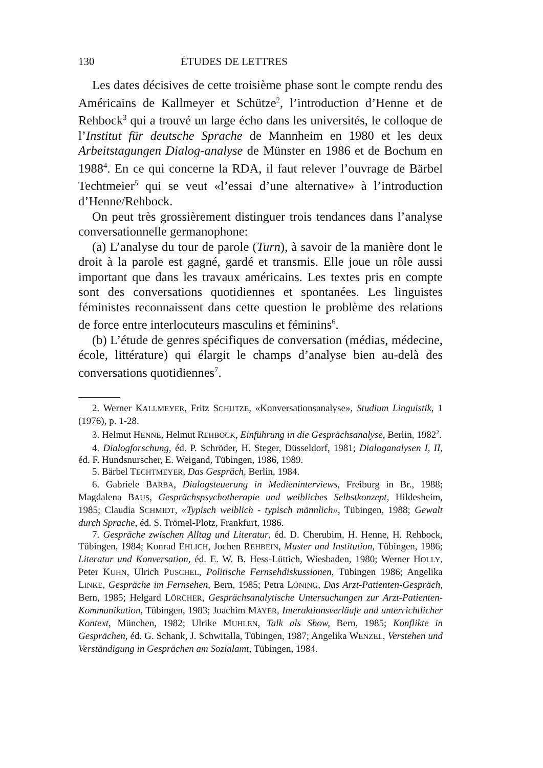130 ÉTUDES DE LETTRES
Les dates décisives de cette troisième phase sont le compte rendu des Américains de Kallmeyer et Schütze<sup>2</sup>, l’introduction d’Henne et de Rehbock<sup>3</sup> qui a trouvé un large écho dans les universités, le colloque de l’Institut für deutsche Sprache de Mannheim en 1980 et les deux Arbeitstagungen Dialog-analyse de Münster en 1986 et de Bochum en 1988<sup>4</sup>. En ce qui concerne la RDA, il faut relever l’ouvrage de Bärbel Techtmeier<sup>5</sup> qui se veut «l’essai d’une alternative» à l’introduction d’Henne/Rehbock.
On peut très grossièrement distinguer trois tendances dans l’analyse conversationnelle germanophone:
(a) L’analyse du tour de parole (Turn), à savoir de la manière dont le droit à la parole est gagné, gardé et transmis. Elle joue un rôle aussi important que dans les travaux américains. Les textes pris en compte sont des conversations quotidiennes et spontanées. Les linguistes féministes reconnaissent dans cette question le problème des relations de force entre interlocuteurs masculins et féminins<sup>6</sup>.
(b) L’étude de genres spécifiques de conversation (médias, médecine, école, littérature) qui élargit le champs d’analyse bien au-delà des conversations quotidiennes<sup>7</sup>.
2. Werner KALLMEYER, Fritz SCHUTZE, «Konversationsanalyse», Studium Linguistik, 1 (1976), p. 1-28.
3. Helmut HENNE, Helmut REHBOCK, Einführung in die Gesprächsanalyse, Berlin, 1982<sup>2</sup>.
4. Dialogforschung, éd. P. Schröder, H. Steger, Düsseldorf, 1981; Dialoganalysen I, II, éd. F. Hundsnurscher, E. Weigand, Tübingen, 1986, 1989.
5. Bärbel TECHTMEYER, Das Gespräch, Berlin, 1984.
6. Gabriele BARBA, Dialogsteuerung in Medieninterviews, Freiburg in Br., 1988; Magdalena BAUS, Gesprächspsychotherapie und weibliches Selbstkonzept, Hildesheim, 1985; Claudia SCHMIDT, «Typisch weiblich - typisch männlich», Tübingen, 1988; Gewalt durch Sprache, éd. S. Trömel-Plotz, Frankfurt, 1986.
7. Gespräche zwischen Alltag und Literatur, éd. D. Cherubim, H. Henne, H. Rehbock, Tübingen, 1984; Konrad EHLICH, Jochen REHBEIN, Muster und Institution, Tübingen, 1986; Literatur und Konversation, éd. E. W. B. Hess-Lüttich, Wiesbaden, 1980; Werner HOLLY, Peter KUHN, Ulrich PUSCHEL, Politische Fernsehdiskussionen, Tübingen 1986; Angelika LINKE, Gespräche im Fernsehen, Bern, 1985; Petra LÖNING, Das Arzt-Patienten-Gespräch, Bern, 1985; Helgard LÖRCHER, Gesprächsanalytische Untersuchungen zur Arzt-Patienten-Kommunikation, Tübingen, 1983; Joachim MAYER, Interaktionsverläufe und unterrichtlicher Kontext, München, 1982; Ulrike MUHLEN, Talk als Show, Bern, 1985; Konflikte in Gesprächen, éd. G. Schank, J. Schwitalla, Tübingen, 1987; Angelika WENZEL, Verstehen und Verständigung in Gesprächen am Sozialamt, Tübingen, 1984.